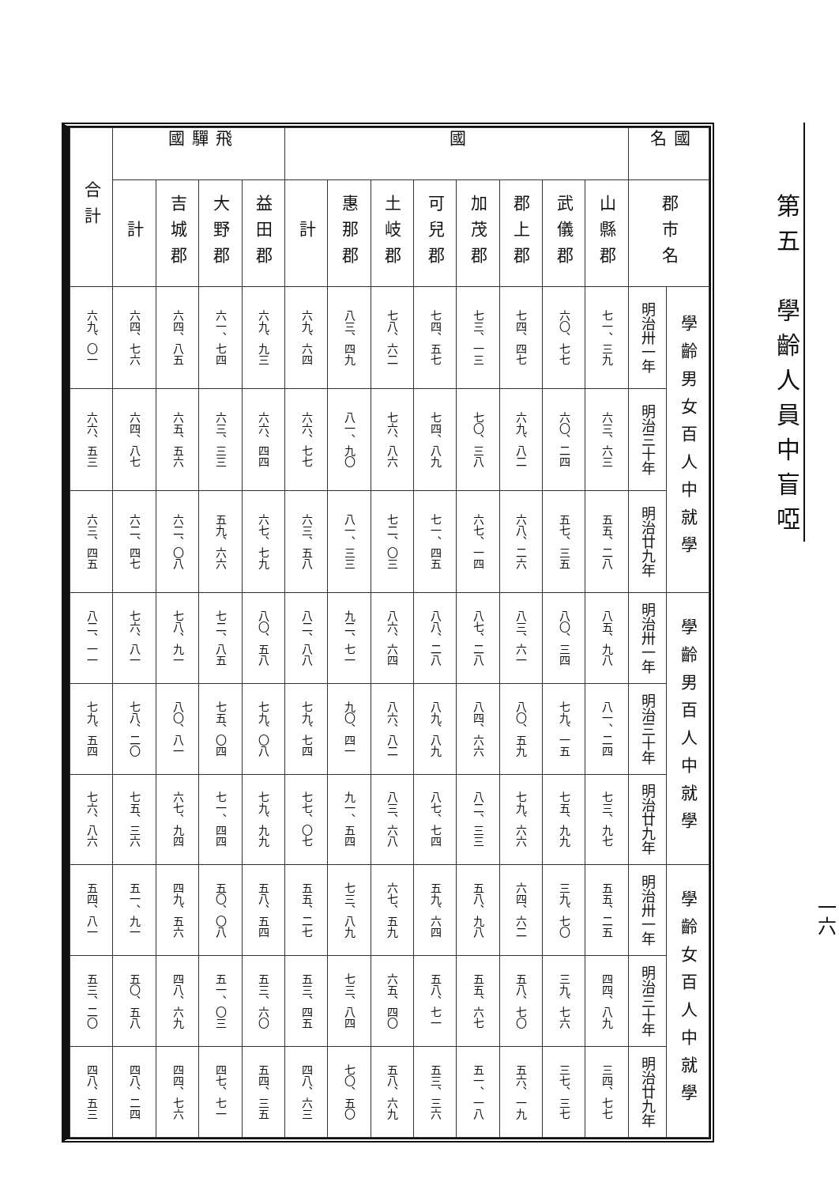第五　學齡人員中盲啞
| 國名 | 郡市名 | 學齡男女百人中就學 | | | 學齡男百人中就學 | | | 學齡女百人中就學 | | |
| --- | --- | --- | --- | --- | --- | --- | --- | --- | --- | --- |
| | | 明治卅一年 | 明治三十年 | 明治廿九年 | 明治卅一年 | 明治三十年 | 明治廿九年 | 明治卅一年 | 明治三十年 | 明治廿九年 |
| 國 | 山縣郡 | 七一、三九 | 六三、六三 | 五五、二八 | 八五、九八 | 八一、二四 | 七三、九七 | 五五、二五 | 四四、八九 | 三四、七七 |
| | 武儀郡 | 六〇、七七 | 六〇、二四 | 五七、三五 | 八〇、三四 | 七九、一五 | 七五、九九 | 三九、七〇 | 三九、七六 | 三七、三七 |
| | 郡上郡 | 七四、四七 | 六九、八二 | 六八、二六 | 八三、六一 | 八〇、五九 | 七九、六六 | 六四、六二 | 五八、七〇 | 五六、一九 |
| | 加茂郡 | 七三、一三 | 七〇、三八 | 六七、一四 | 八七、二八 | 八四、六六 | 八二、三三 | 五八、九八 | 五五、六七 | 五一、一八 |
| | 可兒郡 | 七四、五七 | 七四、八九 | 七一、四五 | 八八、二八 | 八九、八九 | 八七、七四 | 五九、六四 | 五八、七一 | 五三、三六 |
| | 土岐郡 | 七八、六二 | 七六、八六 | 七二、〇三 | 八六、六四 | 八六、八二 | 八三、六八 | 六七、五九 | 六五、四〇 | 五八、六九 |
| | 惠那郡 | 八三、四九 | 八一、九〇 | 八一、三三 | 九二、七一 | 九〇、四一 | 九一、五四 | 七三、八九 | 七三、八四 | 七〇、五〇 |
| | 計 | 六九、六四 | 六六、七七 | 六三、五八 | 八二、八八 | 七九、七四 | 七七、〇七 | 五五、二七 | 五三、四五 | 四八、六三 |
| 飛驒國 | 益田郡 | 六九、九三 | 六六、四四 | 六七、七九 | 八〇、五八 | 七九、〇八 | 七九、九九 | 五八、五四 | 五三、六〇 | 五四、三五 |
| | 大野郡 | 六一、七四 | 六三、三三 | 五九、六六 | 七二、八五 | 七五、〇四 | 七一、四四 | 五〇、〇八 | 五一、〇三 | 四七、七一 |
| | 吉城郡 | 六四、八五 | 六五、五六 | 六二、〇八 | 七八、九一 | 八〇、八一 | 六七、九四 | 四九、五六 | 四八、六九 | 四四、七六 |
| | 計 | 六四、七六 | 六四、八七 | 六二、四七 | 七六、八一 | 七八、二〇 | 七五、三六 | 五一、九一 | 五〇、五八 | 四八、二四 |
| 合計 | | 六九、〇一 | 六六、五三 | 六三、四五 | 八二、一一 | 七九、五四 | 七六、八六 | 五四、八一 | 五三、二〇 | 四八、五三 |
一六